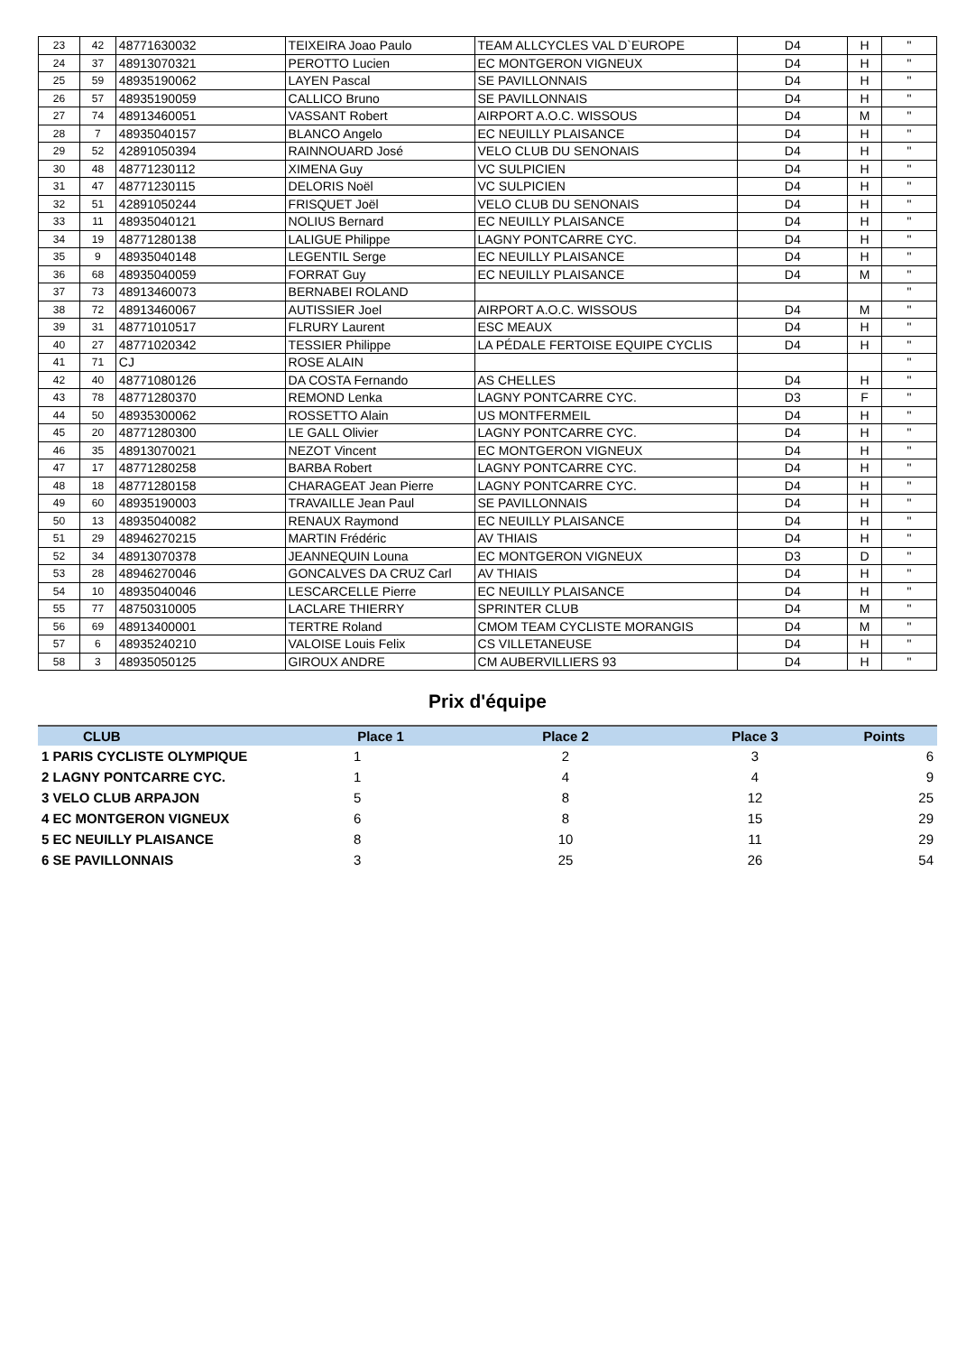| 23 | 42 | 48771630032 | TEIXEIRA Joao Paulo | TEAM ALLCYCLES VAL D`EUROPE | D4 | H | " |
| 24 | 37 | 48913070321 | PEROTTO Lucien | EC MONTGERON VIGNEUX | D4 | H | " |
| 25 | 59 | 48935190062 | LAYEN Pascal | SE PAVILLONNAIS | D4 | H | " |
| 26 | 57 | 48935190059 | CALLICO Bruno | SE PAVILLONNAIS | D4 | H | " |
| 27 | 74 | 48913460051 | VASSANT Robert | AIRPORT A.O.C. WISSOUS | D4 | M | " |
| 28 | 7 | 48935040157 | BLANCO Angelo | EC NEUILLY PLAISANCE | D4 | H | " |
| 29 | 52 | 42891050394 | RAINNOUARD José | VELO CLUB DU SENONAIS | D4 | H | " |
| 30 | 48 | 48771230112 | XIMENA Guy | VC SULPICIEN | D4 | H | " |
| 31 | 47 | 48771230115 | DELORIS Noël | VC SULPICIEN | D4 | H | " |
| 32 | 51 | 42891050244 | FRISQUET Joël | VELO CLUB DU SENONAIS | D4 | H | " |
| 33 | 11 | 48935040121 | NOLIUS Bernard | EC NEUILLY PLAISANCE | D4 | H | " |
| 34 | 19 | 48771280138 | LALIGUE Philippe | LAGNY PONTCARRE CYC. | D4 | H | " |
| 35 | 9 | 48935040148 | LEGENTIL Serge | EC NEUILLY PLAISANCE | D4 | H | " |
| 36 | 68 | 48935040059 | FORRAT Guy | EC NEUILLY PLAISANCE | D4 | M | " |
| 37 | 73 | 48913460073 | BERNABEI ROLAND | | | | " |
| 38 | 72 | 48913460067 | AUTISSIER Joel | AIRPORT A.O.C. WISSOUS | D4 | M | " |
| 39 | 31 | 48771010517 | FLRURY Laurent | ESC MEAUX | D4 | H | " |
| 40 | 27 | 48771020342 | TESSIER Philippe | LA PÉDALE FERTOISE EQUIPE CYCLIS | D4 | H | " |
| 41 | 71 | CJ | ROSE ALAIN | | | | " |
| 42 | 40 | 48771080126 | DA COSTA Fernando | AS CHELLES | D4 | H | " |
| 43 | 78 | 48771280370 | REMOND Lenka | LAGNY PONTCARRE CYC. | D3 | F | " |
| 44 | 50 | 48935300062 | ROSSETTO Alain | US MONTFERMEIL | D4 | H | " |
| 45 | 20 | 48771280300 | LE GALL Olivier | LAGNY PONTCARRE CYC. | D4 | H | " |
| 46 | 35 | 48913070021 | NEZOT Vincent | EC MONTGERON VIGNEUX | D4 | H | " |
| 47 | 17 | 48771280258 | BARBA Robert | LAGNY PONTCARRE CYC. | D4 | H | " |
| 48 | 18 | 48771280158 | CHARAGEAT Jean Pierre | LAGNY PONTCARRE CYC. | D4 | H | " |
| 49 | 60 | 48935190003 | TRAVAILLE Jean Paul | SE PAVILLONNAIS | D4 | H | " |
| 50 | 13 | 48935040082 | RENAUX Raymond | EC NEUILLY PLAISANCE | D4 | H | " |
| 51 | 29 | 48946270215 | MARTIN Frédéric | AV THIAIS | D4 | H | " |
| 52 | 34 | 48913070378 | JEANNEQUIN Louna | EC MONTGERON VIGNEUX | D3 | D | " |
| 53 | 28 | 48946270046 | GONCALVES DA CRUZ Carl | AV THIAIS | D4 | H | " |
| 54 | 10 | 48935040046 | LESCARCELLE Pierre | EC NEUILLY PLAISANCE | D4 | H | " |
| 55 | 77 | 48750310005 | LACLARE THIERRY | SPRINTER CLUB | D4 | M | " |
| 56 | 69 | 48913400001 | TERTRE Roland | CMOM TEAM CYCLISTE MORANGIS | D4 | M | " |
| 57 | 6 | 48935240210 | VALOISE Louis Felix | CS VILLETANEUSE | D4 | H | " |
| 58 | 3 | 48935050125 | GIROUX ANDRE | CM AUBERVILLIERS 93 | D4 | H | " |
Prix d'équipe
| CLUB | Place 1 | Place 2 | Place 3 | Points |
| --- | --- | --- | --- | --- |
| 1 PARIS CYCLISTE OLYMPIQUE | 1 | 2 | 3 | 6 |
| 2 LAGNY PONTCARRE CYC. | 1 | 4 | 4 | 9 |
| 3 VELO CLUB ARPAJON | 5 | 8 | 12 | 25 |
| 4 EC MONTGERON VIGNEUX | 6 | 8 | 15 | 29 |
| 5 EC NEUILLY PLAISANCE | 8 | 10 | 11 | 29 |
| 6 SE PAVILLONNAIS | 3 | 25 | 26 | 54 |